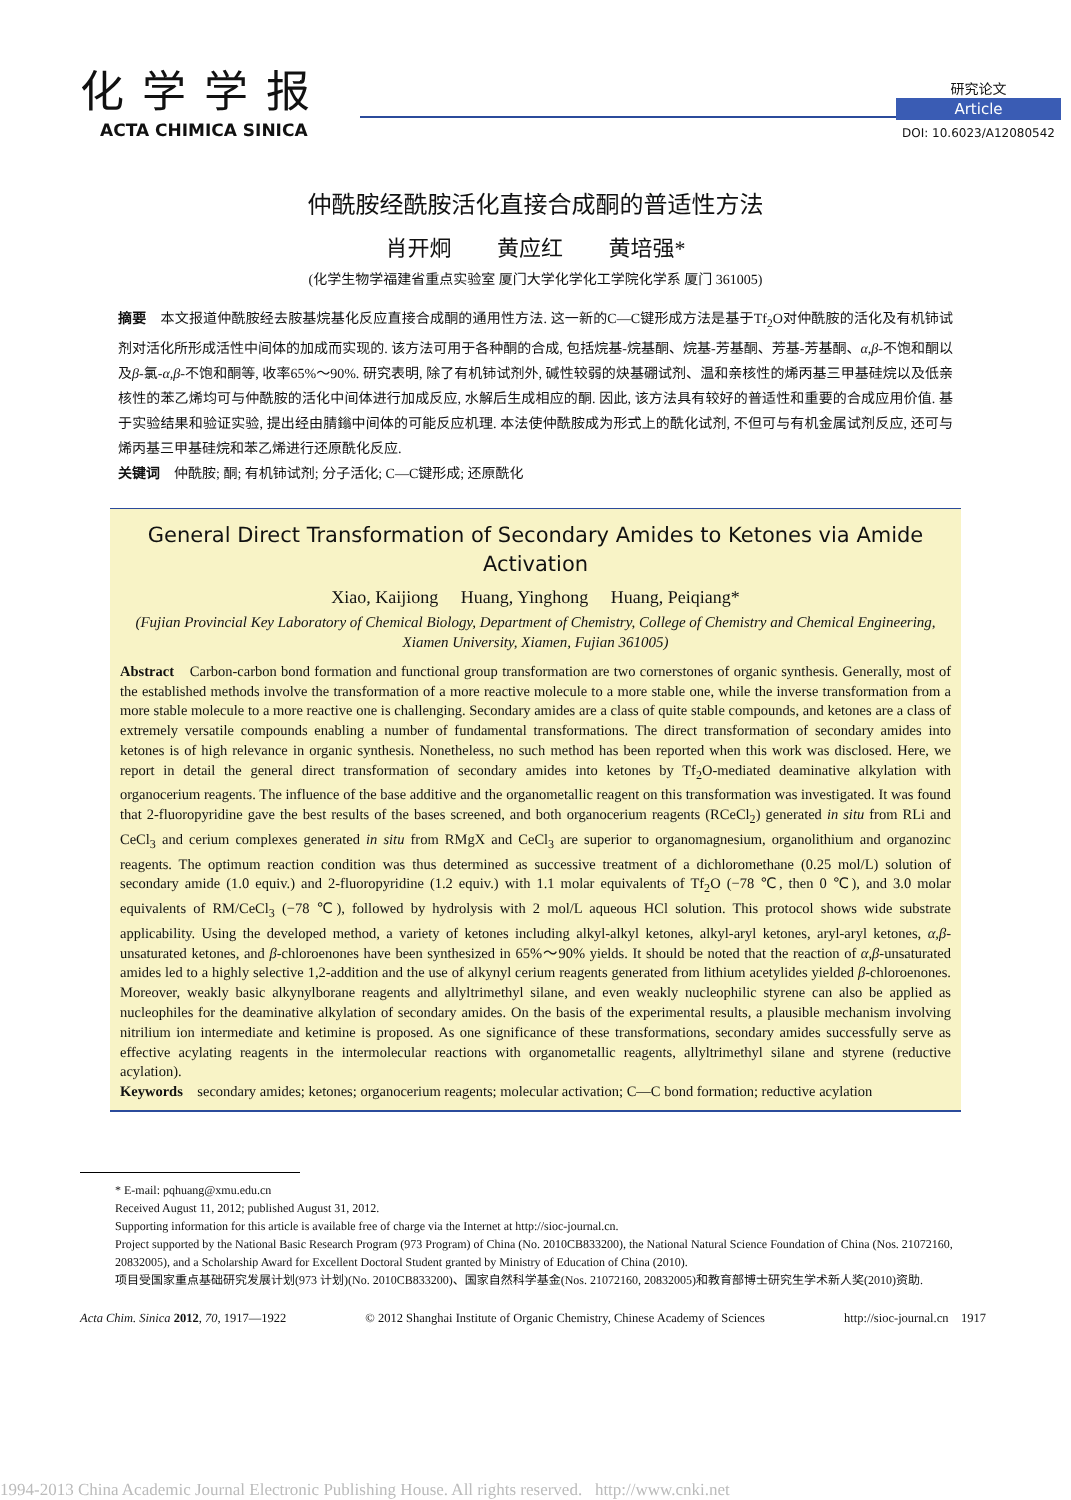化学学报
ACTA CHIMICA SINICA
研究论文
Article
DOI: 10.6023/A12080542
仲酰胺经酰胺活化直接合成酮的普适性方法
肖开炯 黄应红 黄培强*
(化学生物学福建省重点实验室 厦门大学化学化工学院化学系 厦门 361005)
摘要　本文报道仲酰胺经去胺基烷基化反应直接合成酮的通用性方法. 这一新的C—C键形成方法是基于Tf<sub>2</sub>O对仲酰胺的活化及有机铈试剂对活化所形成活性中间体的加成而实现的. 该方法可用于各种酮的合成, 包括烷基-烷基酮、烷基-芳基酮、芳基-芳基酮、α,β-不饱和酮以及β-氯-α,β-不饱和酮等, 收率65%～90%. 研究表明, 除了有机铈试剂外, 碱性较弱的炔基硼试剂、温和亲核性的烯丙基三甲基硅烷以及低亲核性的苯乙烯均可与仲酰胺的活化中间体进行加成反应, 水解后生成相应的酮. 因此, 该方法具有较好的普适性和重要的合成应用价值. 基于实验结果和验证实验, 提出经由腈鎓中间体的可能反应机理. 本法使仲酰胺成为形式上的酰化试剂, 不但可与有机金属试剂反应, 还可与烯丙基三甲基硅烷和苯乙烯进行还原酰化反应.
关键词　仲酰胺; 酮; 有机铈试剂; 分子活化; C—C键形成; 还原酰化
General Direct Transformation of Secondary Amides to Ketones via Amide Activation
Xiao, Kaijiong Huang, Yinghong Huang, Peiqiang*
(Fujian Provincial Key Laboratory of Chemical Biology, Department of Chemistry, College of Chemistry and Chemical Engineering, Xiamen University, Xiamen, Fujian 361005)
Abstract　Carbon-carbon bond formation and functional group transformation are two cornerstones of organic synthesis. Generally, most of the established methods involve the transformation of a more reactive molecule to a more stable one, while the inverse transformation from a more stable molecule to a more reactive one is challenging. Secondary amides are a class of quite stable compounds, and ketones are a class of extremely versatile compounds enabling a number of fundamental transformations. The direct transformation of secondary amides into ketones is of high relevance in organic synthesis. Nonetheless, no such method has been reported when this work was disclosed. Here, we report in detail the general direct transformation of secondary amides into ketones by Tf<sub>2</sub>O-mediated deaminative alkylation with organocerium reagents. The influence of the base additive and the organometallic reagent on this transformation was investigated. It was found that 2-fluoropyridine gave the best results of the bases screened, and both organocerium reagents (RCeCl<sub>2</sub>) generated in situ from RLi and CeCl<sub>3</sub> and cerium complexes generated in situ from RMgX and CeCl<sub>3</sub> are superior to organomagnesium, organolithium and organozinc reagents. The optimum reaction condition was thus determined as successive treatment of a dichloromethane (0.25 mol/L) solution of secondary amide (1.0 equiv.) and 2-fluoropyridine (1.2 equiv.) with 1.1 molar equivalents of Tf<sub>2</sub>O (−78 ℃, then 0 ℃), and 3.0 molar equivalents of RM/CeCl<sub>3</sub> (−78 ℃), followed by hydrolysis with 2 mol/L aqueous HCl solution. This protocol shows wide substrate applicability. Using the developed method, a variety of ketones including alkyl-alkyl ketones, alkyl-aryl ketones, aryl-aryl ketones, α,β-unsaturated ketones, and β-chloroenones have been synthesized in 65%～90% yields. It should be noted that the reaction of α,β-unsaturated amides led to a highly selective 1,2-addition and the use of alkynyl cerium reagents generated from lithium acetylides yielded β-chloroenones. Moreover, weakly basic alkynylborane reagents and allyltrimethyl silane, and even weakly nucleophilic styrene can also be applied as nucleophiles for the deaminative alkylation of secondary amides. On the basis of the experimental results, a plausible mechanism involving nitrilium ion intermediate and ketimine is proposed. As one significance of these transformations, secondary amides successfully serve as effective acylating reagents in the intermolecular reactions with organometallic reagents, allyltrimethyl silane and styrene (reductive acylation).
Keywords　secondary amides; ketones; organocerium reagents; molecular activation; C—C bond formation; reductive acylation
* E-mail: pqhuang@xmu.edu.cn
Received August 11, 2012; published August 31, 2012.
Supporting information for this article is available free of charge via the Internet at http://sioc-journal.cn.
Project supported by the National Basic Research Program (973 Program) of China (No. 2010CB833200), the National Natural Science Foundation of China (Nos. 21072160, 20832005), and a Scholarship Award for Excellent Doctoral Student granted by Ministry of Education of China (2010).
项目受国家重点基础研究发展计划(973 计划)(No. 2010CB833200)、国家自然科学基金(Nos. 21072160, 20832005)和教育部博士研究生学术新人奖(2010)资助.
Acta Chim. Sinica 2012, 70, 1917—1922 © 2012 Shanghai Institute of Organic Chemistry, Chinese Academy of Sciences http://sioc-journal.cn 1917
1994-2013 China Academic Journal Electronic Publishing House. All rights reserved. http://www.cnki.net